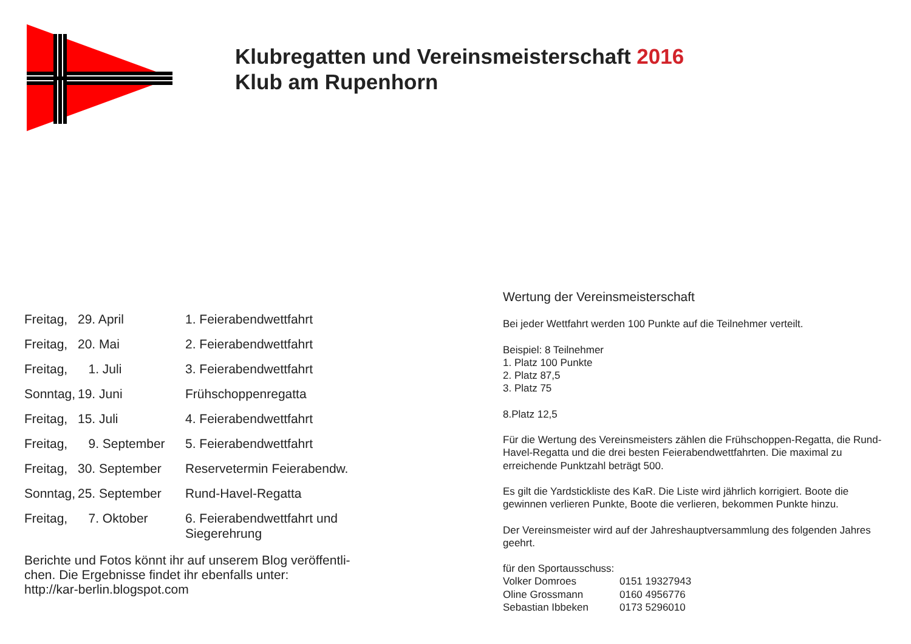Klubregatten und Vereinsmeisterschaft 2016
Klub am Rupenhorn
| Freitag, | 29. April | 1. Feierabendwettfahrt |
| Freitag, | 20. Mai | 2. Feierabendwettfahrt |
| Freitag, | 1. Juli | 3. Feierabendwettfahrt |
| Sonntag, | 19. Juni | Frühschoppenregatta |
| Freitag, | 15. Juli | 4. Feierabendwettfahrt |
| Freitag, | 9. September | 5. Feierabendwettfahrt |
| Freitag, | 30. September | Reservetermin Feierabendw. |
| Sonntag, | 25. September | Rund-Havel-Regatta |
| Freitag, | 7. Oktober | 6. Feierabendwettfahrt und Siegerehrung |
Berichte und Fotos könnt ihr auf unserem Blog veröffentli-
chen. Die Ergebnisse findet ihr ebenfalls unter:
http://kar-berlin.blogspot.com
Wertung der Vereinsmeisterschaft
Bei jeder Wettfahrt werden 100 Punkte auf die Teilnehmer verteilt.
Beispiel: 8 Teilnehmer
1. Platz 100 Punkte
2. Platz 87,5
3. Platz 75
8.Platz 12,5
Für die Wertung des Vereinsmeisters zählen die Frühschoppen-Regatta, die Rund-Havel-Regatta und die drei besten Feierabendwettfahrten. Die maximal zu erreichende Punktzahl beträgt 500.
Es gilt die Yardstickliste des KaR. Die Liste wird jährlich korrigiert. Boote die gewinnen verlieren Punkte, Boote die verlieren, bekommen Punkte hinzu.
Der Vereinsmeister wird auf der Jahreshauptversammlung des folgenden Jahres geehrt.
für den Sportausschuss:
| Volker Domroes | 0151 19327943 |
| Oline Grossmann | 0160 4956776 |
| Sebastian Ibbeken | 0173 5296010 |